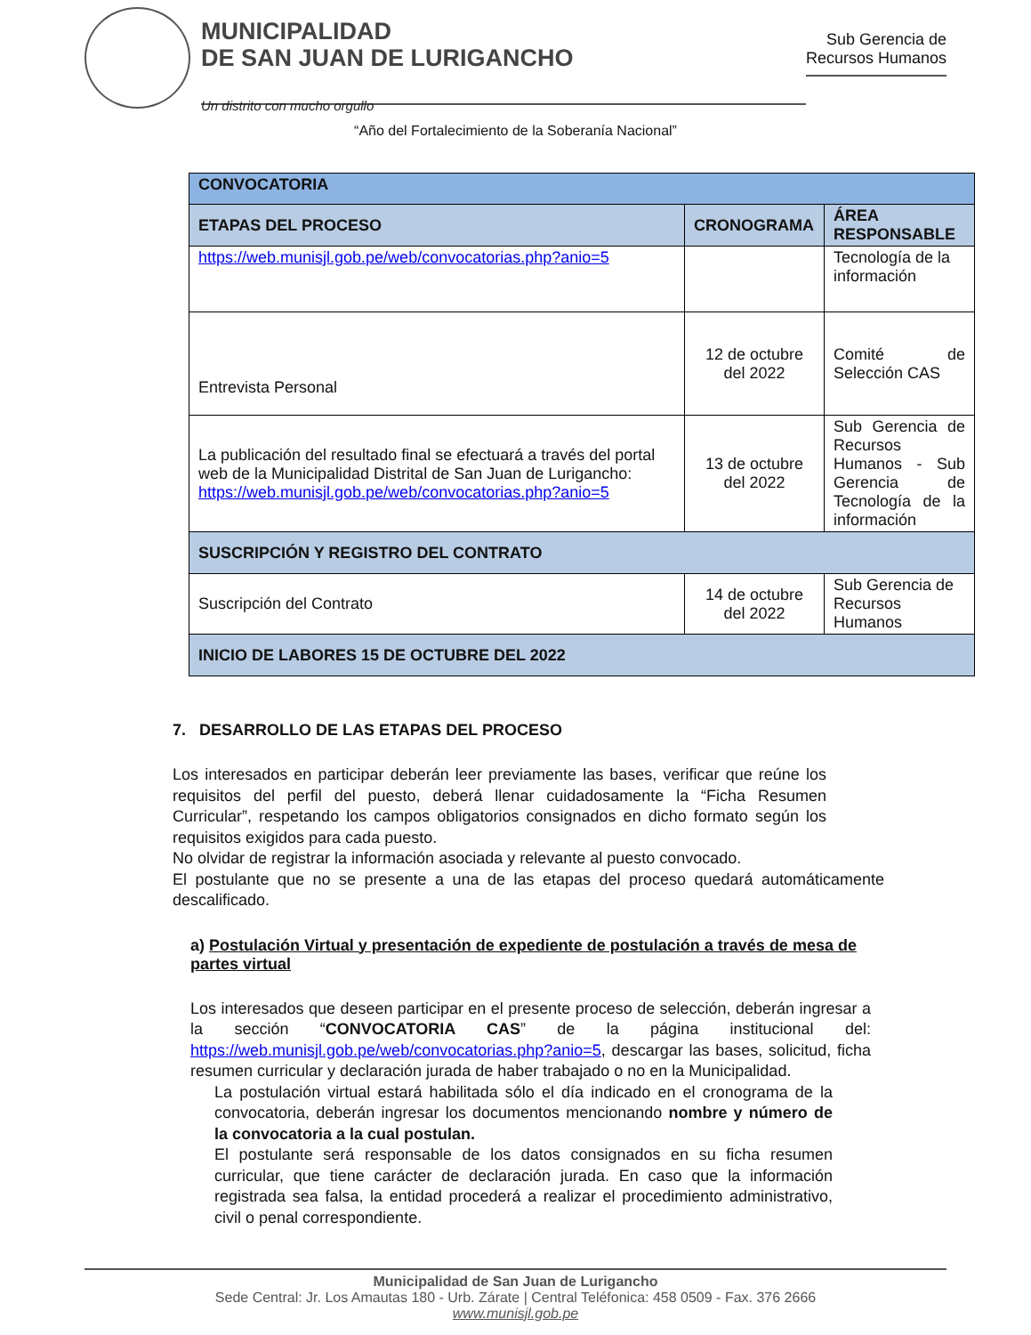MUNICIPALIDAD
DE SAN JUAN DE LURIGANCHO
Un distrito con mucho orgullo
Sub Gerencia de
Recursos Humanos
“Año del Fortalecimiento de la Soberanía Nacional”
| CONVOCATORIA | | |
| --- | --- | --- |
| ETAPAS DEL PROCESO | CRONOGRAMA | ÁREA RESPONSABLE |
| https://web.munisjl.gob.pe/web/convocatorias.php?anio=5 | | Tecnología de la información |
| Entrevista Personal | 12 de octubre del 2022 | Comité de Selección CAS |
| La publicación del resultado final se efectuará a través del portal web de la Municipalidad Distrital de San Juan de Lurigancho: https://web.munisjl.gob.pe/web/convocatorias.php?anio=5 | 13 de octubre del 2022 | Sub Gerencia de Recursos Humanos - Sub Gerencia de Tecnología de la información |
| SUSCRIPCIÓN Y REGISTRO DEL CONTRATO | | |
| Suscripción del Contrato | 14 de octubre del 2022 | Sub Gerencia de Recursos Humanos |
| INICIO DE LABORES 15 DE OCTUBRE DEL 2022 | | |
7. DESARROLLO DE LAS ETAPAS DEL PROCESO
Los interesados en participar deberán leer previamente las bases, verificar que reúne los requisitos del perfil del puesto, deberá llenar cuidadosamente la “Ficha Resumen Curricular”, respetando los campos obligatorios consignados en dicho formato según los requisitos exigidos para cada puesto.
No olvidar de registrar la información asociada y relevante al puesto convocado.
El postulante que no se presente a una de las etapas del proceso quedará automáticamente descalificado.
a) Postulación Virtual y presentación de expediente de postulación a través de mesa de partes virtual
Los interesados que deseen participar en el presente proceso de selección, deberán ingresar a la sección “CONVOCATORIA CAS” de la página institucional del: https://web.munisjl.gob.pe/web/convocatorias.php?anio=5, descargar las bases, solicitud, ficha resumen curricular y declaración jurada de haber trabajado o no en la Municipalidad.
La postulación virtual estará habilitada sólo el día indicado en el cronograma de la convocatoria, deberán ingresar los documentos mencionando nombre y número de la convocatoria a la cual postulan.
El postulante será responsable de los datos consignados en su ficha resumen curricular, que tiene carácter de declaración jurada. En caso que la información registrada sea falsa, la entidad procederá a realizar el procedimiento administrativo, civil o penal correspondiente.
Municipalidad de San Juan de Lurigancho
Sede Central: Jr. Los Amautas 180 - Urb. Zárate | Central Teléfonica: 458 0509 - Fax. 376 2666
www.munisjl.gob.pe